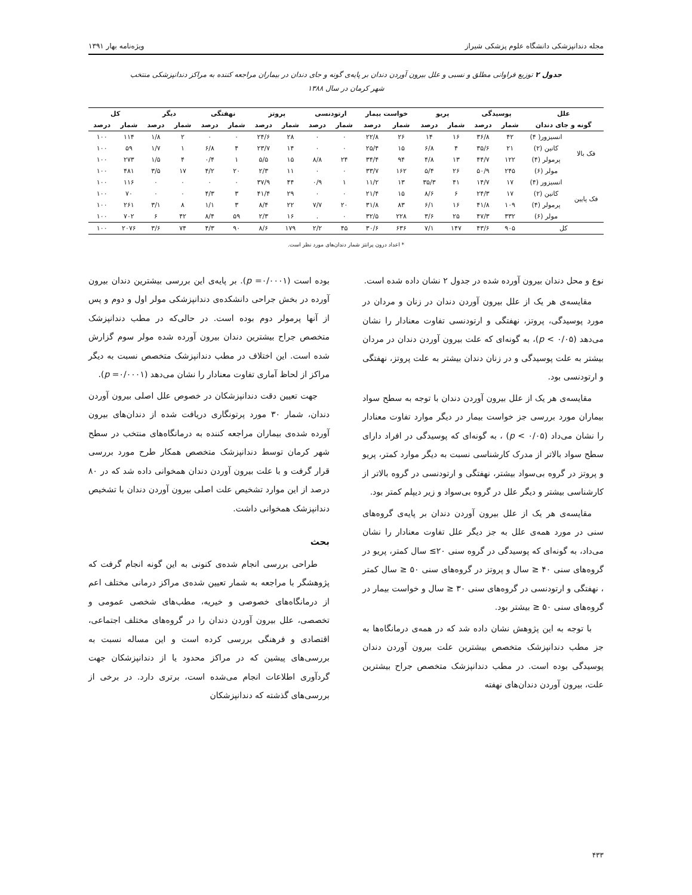مجله دندانپزشکی دانشگاه علوم پزشکی شیراز ویژه‌نامه بهار ۱۳۹۱
جدول ۲ توزیع فراوانی مطلق و نسبی و علل بیرون آوردن دندان بر پایه‌ی گونه و جای دندان در بیماران مراجعه کننده به مراکز دندانپزشکی منتخب شهر کرمان در سال ۱۳۸۸
| علل | | پوسیدگی | | پریو | | خواست بیمار | | ارتودنسی | | پروتز | | نهفتگی | | دیگر | | کل | |
| --- | --- | --- | --- | --- | --- | --- | --- | --- | --- | --- | --- | --- | --- | --- | --- | --- | --- |
| گونه و جای دندان | | شمار | درصد | شمار | درصد | شمار | درصد | شمار | درصد | شمار | درصد | شمار | درصد | شمار | درصد | شمار | درصد |
| فک بالا | انسیزور( ۴) | ۴۲ | ۳۶/۸ | ۱۶ | ۱۴ | ۲۶ | ۲۲/۸ | ۰ | ۰ | ۲۸ | ۲۴/۶ | ۰ | ۰ | ۲ | ۱/۸ | ۱۱۴ | ۱۰۰ |
| | کانین (۲) | ۲۱ | ۳۵/۶ | ۴ | ۶/۸ | ۱۵ | ۲۵/۴ | ۰ | ۰ | ۱۴ | ۲۳/۷ | ۴ | ۶/۸ | ۱ | ۱/۷ | ۵۹ | ۱۰۰ |
| | پرمولر (۴) | ۱۲۲ | ۴۴/۷ | ۱۳ | ۴/۸ | ۹۴ | ۳۴/۴ | ۲۴ | ۸/۸ | ۱۵ | ۵/۵ | ۱ | ۰/۴ | ۴ | ۱/۵ | ۲۷۳ | ۱۰۰ |
| | مولر (۶) | ۲۴۵ | ۵۰/۹ | ۲۶ | ۵/۴ | ۱۶۲ | ۳۳/۷ | ۰ | ۰ | ۱۱ | ۲/۳ | ۲۰ | ۴/۲ | ۱۷ | ۳/۵ | ۴۸۱ | ۱۰۰ |
| فک پایین | انسیزور (۴) | ۱۷ | ۱۴/۷ | ۴۱ | ۳۵/۳ | ۱۳ | ۱۱/۲ | ۱ | ۰/۹ | ۴۴ | ۳۷/۹ | ۰ | ۰ | ۰ | ۰ | ۱۱۶ | ۱۰۰ |
| | کانین (۲) | ۱۷ | ۲۴/۳ | ۶ | ۸/۶ | ۱۵ | ۲۱/۴ | ۰ | ۰ | ۲۹ | ۴۱/۴ | ۳ | ۴/۳ | ۰ | ۰ | ۷۰ | ۱۰۰ |
| | پرمولر (۴) | ۱۰۹ | ۴۱/۸ | ۱۶ | ۶/۱ | ۸۳ | ۳۱/۸ | ۲۰ | ۷/۷ | ۲۲ | ۸/۴ | ۳ | ۱/۱ | ۸ | ۳/۱ | ۲۶۱ | ۱۰۰ |
| | مولر (۶) | ۳۳۲ | ۴۷/۳ | ۲۵ | ۳/۶ | ۲۲۸ | ۳۲/۵ | ۰ | . | ۱۶ | ۲/۳ | ۵۹ | ۸/۴ | ۴۲ | ۶ | ۷۰۲ | ۱۰۰ |
| کل | | ۹۰۵ | ۴۳/۶ | ۱۴۷ | ۷/۱ | ۶۳۶ | ۳۰/۶ | ۴۵ | ۲/۲ | ۱۷۹ | ۸/۶ | ۹۰ | ۴/۳ | ۷۴ | ۳/۶ | ۲۰۷۶ | ۱۰۰ |
* اعداد درون پرانتز شمار دندان‌های مورد نظر است.
نوع و محل دندان بیرون آورده شده در جدول ۲ نشان داده شده است.
مقایسه‌ی هر یک از علل بیرون آوردن دندان در زنان و مردان در مورد پوسیدگی، پروتز، نهفتگی و ارتودنسی تفاوت معنادار را نشان می‌دهد (p < ۰/۰۵)، به گونه‌ای که علت بیرون آوردن دندان در مردان بیشتر به علت پوسیدگی و در زنان دندان بیشتر به علت پروتز، نهفتگی و ارتودنسی بود.
مقایسه‌ی هر یک از علل بیرون آوردن دندان با توجه به سطح سواد بیماران مورد بررسی جز خواست بیمار در دیگر موارد تفاوت معنادار را نشان می‌داد (p < ۰/۰۵) ، به گونه‌ای که پوسیدگی در افراد دارای سطح سواد بالاتر از مدرک کارشناسی نسبت به دیگر موارد کمتر، پریو و پروتز در گروه بی‌سواد بیشتر، نهفتگی و ارتودنسی در گروه بالاتر از کارشناسی بیشتر و دیگر علل در گروه بی‌سواد و زیر دیپلم کمتر بود.
مقایسه‌ی هر یک از علل بیرون آوردن دندان بر پایه‌ی گروه‌های سنی در مورد همه‌ی علل به جز دیگر علل تفاوت معنادار را نشان می‌داد، به گونه‌ای که پوسیدگی در گروه سنی ۲۰≥ سال کمتر، پریو در گروه‌های سنی ۴۰ ≤ سال و پروتز در گروه‌های سنی ۵۰ ≤ سال کمتر ، نهفتگی و ارتودنسی در گروه‌های سنی ۳۰ ≤ سال و خواست بیمار در گروه‌های سنی ۵۰ ≤ بیشتر بود.
با توجه به این پژوهش نشان داده شد که در همه‌ی درمانگاه‌ها به جز مطب دندانپزشک متخصص بیشترین علت بیرون آوردن دندان پوسیدگی بوده است. در مطب دندانپزشک متخصص جراح بیشترین علت، بیرون آوردن دندان‌های نهفته
بوده است (p =۰/۰۰۰۱). بر پایه‌ی این بررسی بیشترین دندان بیرون آورده در بخش جراحی دانشکده‌ی دندانپزشکی مولر اول و دوم و پس از آنها پرمولر دوم بوده است. در حالی‌که در مطب دندانپزشک متخصص جراح بیشترین دندان بیرون آورده شده مولر سوم گزارش شده است. این اختلاف در مطب دندانپزشک متخصص نسبت به دیگر مراکز از لحاظ آماری تفاوت معنادار را نشان می‌دهد (p =۰/۰۰۰۱).
جهت تعیین دقت دندانپزشکان در خصوص علل اصلی بیرون آوردن دندان، شمار ۳۰ مورد پرتونگاری دریافت شده از دندان‌های بیرون آورده شده‌ی بیماران مراجعه کننده به درمانگاه‌های منتخب در سطح شهر کرمان توسط دندانپزشک متخصص همکار طرح مورد بررسی قرار گرفت و با علت بیرون آوردن دندان همخوانی داده شد که در ۸۰ درصد از این موارد تشخیص علت اصلی بیرون آوردن دندان با تشخیص دندانپزشک همخوانی داشت.
بحث
طراحی بررسی انجام شده‌ی کنونی به این گونه انجام گرفت که پژوهشگر با مراجعه به شمار تعیین شده‌ی مراکز درمانی مختلف اعم از درمانگاه‌های خصوصی و خیریه، مطب‌های شخصی عمومی و تخصصی، علل بیرون آوردن دندان را در گروه‌های مختلف اجتماعی، اقتصادی و فرهنگی بررسی کرده است و این مساله نسبت به بررسی‌های پیشین که در مراکز محدود یا از دندانپزشکان جهت گردآوری اطلاعات انجام می‌شده است، برتری دارد. در برخی از بررسی‌های گذشته که دندانپزشکان
۴۳۳